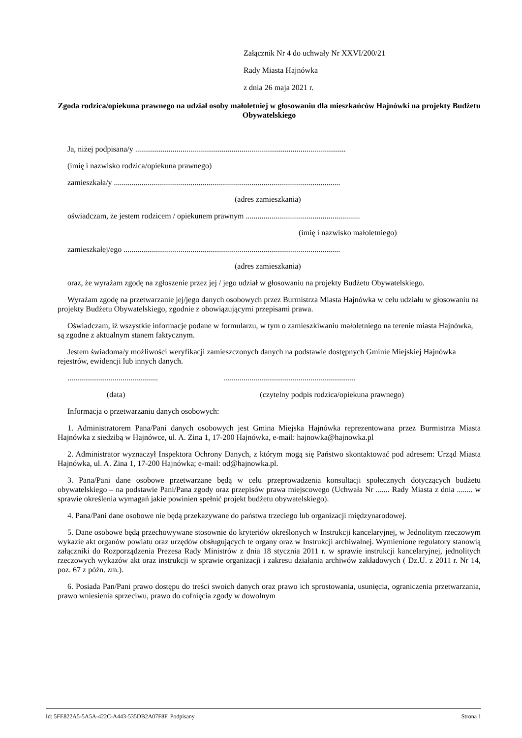Załącznik Nr 4 do uchwały Nr XXVI/200/21
Rady Miasta Hajnówka
z dnia 26 maja 2021 r.
Zgoda rodzica/opiekuna prawnego na udział osoby małoletniej w głosowaniu dla mieszkańców Hajnówki na projekty Budżetu Obywatelskiego
Ja, niżej podpisana/y ...........................................................................................................
(imię i nazwisko rodzica/opiekuna prawnego)
zamieszkała/y ...................................................................................................................
(adres zamieszkania)
oświadczam, że jestem rodzicem / opiekunem prawnym ..........................................................
(imię i nazwisko małoletniego)
zamieszkałej/ego ..............................................................................................................
(adres zamieszkania)
oraz, że wyrażam zgodę na zgłoszenie przez jej / jego udział w głosowaniu na projekty Budżetu Obywatelskiego.
Wyrażam zgodę na przetwarzanie jej/jego danych osobowych przez Burmistrza Miasta Hajnówka w celu udziału w głosowaniu na projekty Budżetu Obywatelskiego, zgodnie z obowiązującymi przepisami prawa.
Oświadczam, iż wszystkie informacje podane w formularzu, w tym o zamieszkiwaniu małoletniego na terenie miasta Hajnówka, są zgodne z aktualnym stanem faktycznym.
Jestem świadoma/y możliwości weryfikacji zamieszczonych danych na podstawie dostępnych Gminie Miejskiej Hajnówka rejestrów, ewidencji lub innych danych.
.............................................. ...................................................................
(data) (czytelny podpis rodzica/opiekuna prawnego)
Informacja o przetwarzaniu danych osobowych:
1. Administratorem Pana/Pani danych osobowych jest Gmina Miejska Hajnówka reprezentowana przez Burmistrza Miasta Hajnówka z siedzibą w Hajnówce, ul. A. Zina 1, 17-200 Hajnówka, e-mail: hajnowka@hajnowka.pl
2. Administrator wyznaczył Inspektora Ochrony Danych, z którym mogą się Państwo skontaktować pod adresem: Urząd Miasta Hajnówka, ul. A. Zina 1, 17-200 Hajnówka; e-mail: od@hajnowka.pl.
3. Pana/Pani dane osobowe przetwarzane będą w celu przeprowadzenia konsultacji społecznych dotyczących budżetu obywatelskiego – na podstawie Pani/Pana zgody oraz przepisów prawa miejscowego (Uchwała Nr ....... Rady Miasta z dnia ........ w sprawie określenia wymagań jakie powinien spełnić projekt budżetu obywatelskiego).
4. Pana/Pani dane osobowe nie będą przekazywane do państwa trzeciego lub organizacji międzynarodowej.
5. Dane osobowe będą przechowywane stosownie do kryteriów określonych w Instrukcji kancelaryjnej, w Jednolitym rzeczowym wykazie akt organów powiatu oraz urzędów obsługujących te organy oraz w Instrukcji archiwalnej. Wymienione regulatory stanowią załączniki do Rozporządzenia Prezesa Rady Ministrów z dnia 18 stycznia 2011 r. w sprawie instrukcji kancelaryjnej, jednolitych rzeczowych wykazów akt oraz instrukcji w sprawie organizacji i zakresu działania archiwów zakładowych ( Dz.U. z 2011 r. Nr 14, poz. 67 z późn. zm.).
6. Posiada Pan/Pani prawo dostępu do treści swoich danych oraz prawo ich sprostowania, usunięcia, ograniczenia przetwarzania, prawo wniesienia sprzeciwu, prawo do cofnięcia zgody w dowolnym
Id: 5FE822A5-5A5A-422C-A443-535DB2A07F8F. Podpisany Strona 1